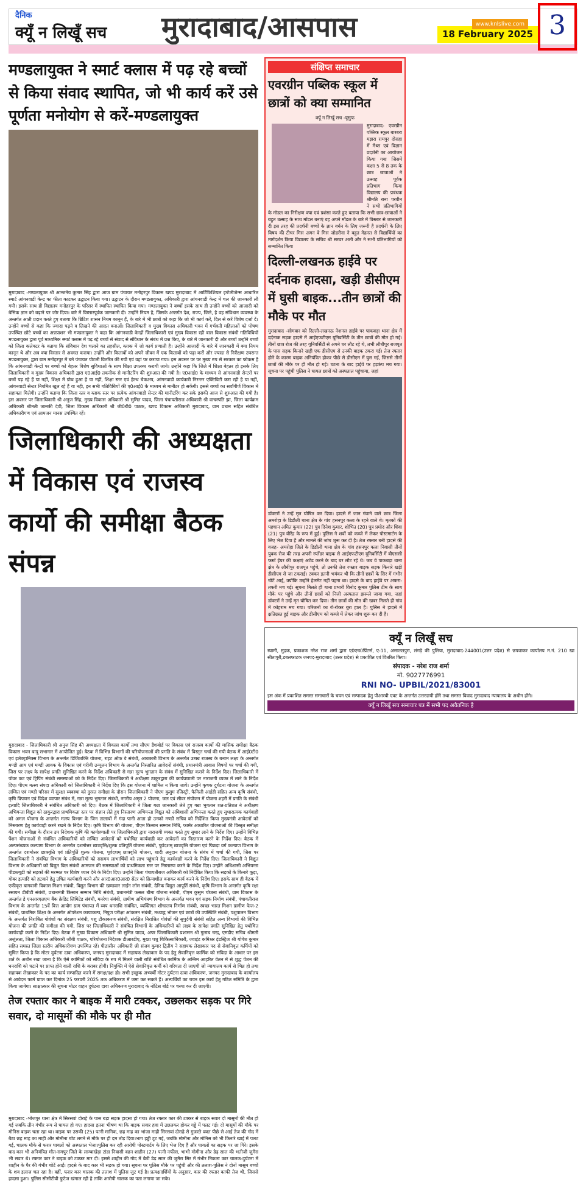दैनिक
क्यूँ न लिखूँ सच
मुरादाबाद/आसपास
www.knlslive.com
18 February 2025
3
मण्डलायुक्त ने स्मार्ट क्लास में पढ़ रहे बच्चों से किया संवाद स्थापित, जो भी कार्य करें उसे पूर्णता मनोयोग से करें-मण्डलायुक्त
मुरादाबाद -मण्डलायुक्त श्री आन्जनेय कुमार सिंह द्वारा आज ग्राम पंचायत मनोहरपुर विकास खण्ड मुरादाबाद में आर्टिफिशियल इन्टेलीजेन्स आधारित स्मार्ट आंगनवाडी केन्द्र का फीता काटकर उद्घाटन किया गया। उद्घाटन के दौरान मण्डलायुक्त, अधिकारी द्वारा आंगनवाडी केन्द्र में चल की जानकारी ली गयी। इसके साथ ही विद्यालय मनोहरपुर के परिसर में स्थापित स्थापित किया गया। मण्डलायुक्त ने बच्चों इसके साथ ही उन्होंने बच्चों को आजादी को बेसिक ज्ञान को बढ़ाने पर जोर दिया। बारे में विस्तारपूर्वक जानकारी दी। उन्होंने नियम है, जिसके अन्तर्गत देश, राज्य, जिले, है वह संविधान व्यवस्था के अन्तर्गत आती प्रदान करते हुए बताया कि ब्रिटिश शासन नियम कानून हैं, के बारे में भी छात्रों को कहा कि जो भी कार्य करें, दिल से करें विशेष दर्जा दें। उन्होंने बच्चों से कहा कि ज्यादा पढ़ने व लिखने की आदत बनाओं। जिलाधिकारी व मुख्य विकास अधिकारी भवन में गर्भवती महिलाओं को पोषण उपस्थित छोटे बच्चों का अन्नप्राशन भी मण्डलायुक्त ने कहा कि आंगनवाडी केन्द्रों जिलाधिकारी एवं मुख्य विकास रही बाल विकास संबंधी गतिविधियों मण्डलायुक्त द्वारा पूर्व माध्यमिक स्मार्ट क्लास में पढ़ रहे बच्चों से संवाद से संविधान के संबंध में प्रश्न किए, के बारे में जानकारी दी और बच्चों उन्होंने बच्चों को जिला कलेक्टर के बताया कि संविधान देश चलाने का तहसील, ब्लाक में जो कार्य प्रणाली है। उन्होंने आजादी के बारे में जानकारी में क्या नियम कानून थे और अब क्या विस्तार से अवगत कराया। उन्होंने और किताबों को अपने जीवन में एक किताबों को पढ़ा करों और ज्यादा से निरीक्षण उपरान्त मण्डलायुक्त, द्वारा ग्राम मनोहरपुर में बने पंचायत पोटली वितरित की गयी एवं वहां पर कराया गया। इस अवसर पर पर मुख्य रुप से सरकार का फोकस है कि आंगनवाडी केन्द्रों पर बच्चों को बेहतर विशेष सुविधाओं के साथ शिक्षा उपलब्ध करायी जाये। उन्होंने कहा कि जिले में शिक्षा बेहतर हो इसके लिए जिलाधिकारी व मुख्य विकास अधिकारी द्वारा ए0आई0 तकनीक से मानीटरिंग की शुरुआत की गयी है। ए0आई0 के माध्यम से आंगनवाडी सेन्टरों पर बच्चें पढ़ रहे हैं या नहीं, शिक्षा में ग्रोथ हुआ है या नहीं, शिक्षा स्तर एवं हेल्थ चैकअप, आंगनवाडी कार्यकत्री निरन्तर एक्टिविटी करा रही है या नहीं, आंगनवाडी सेन्टर नियमित खुल रहे हैं या नही, इन सभी गतिविधियों की ए0आई0 के माध्यम से मानीटर हो सकेंगी। इससे बच्चों का सर्वांगीर्ण विकास में सहायता मिलेगी। उन्होंने बताया कि जिला स्तर व ब्लाक स्तर पर प्रत्येक आंगनवाडी सेन्टर की मानीटरिंग कर सके इसकी आज से शुरुआत की गयी है। इस अवसर पर जिलाधिकारी श्री अनुज सिंह, मुख्य विकास अधिकारी श्री सुमित यादव, जिला पंचायतीराज अधिकारी श्री वाचस्पति झा, जिला कार्यक्रम अधिकारी श्रीमती जानकी देवी, जिला विकास अधिकारी श्री जी0बी0 पाठक, खण्ड विकास अधिकारी मुरादाबाद, ग्राम प्रधान सहित संबंधित अधिकारीगण एवं आमजन मानस उपस्थित रहें।
जिलाधिकारी की अध्यक्षता में विकास एवं राजस्व कार्यो की समीक्षा बैठक संपन्न
मुरादाबाद - जिलाधिकारी श्री अनुज सिंह की अध्यक्षता में विकास कार्यो तथा सीएम डैशबोर्ड पर विकास एवं राजस्व कार्यो की मासिक समीक्षा बैठक विकास भवन बापू सभागार में आयोजित हुई। बैठक में विभिन्न विभागों की परियोजनाओं की प्रगति के संबंध में विस्तृत चर्चा की गयी बैठक में आई0टी0 एवं इलेक्ट्रानिक्स विभाग के अन्तर्गत डिजिशक्ति योजना, राइट ऑफ वे संबंधी, आबकारी विभाग के अन्तर्गत उत्पन्न राजस्व के बनाम लक्ष्य के अन्तर्गत मण्डी आय एवं मण्डी आवक के विकास एवं गरीबी उन्मूलन विभाग के अन्तर्गत निस्तारित आवेदनों संबंधी, प्रधानमंत्री आवास विषयों पर चर्चा की गयी, जिस पर लक्ष्य के सापेक्ष प्रगति सुनिश्चित करने के निर्देश अधिकारी से गन्ना मूल्य भुगतान के संबंध में सुनिश्चित कराने के निर्देश दिए। जिलाधिकारी में पॉवर कट एवं ट्रिपिंग संबंधी समस्याओं को के निर्देश दिए। जिलाधिकारी ने अधीक्षण ठाकुरद्वारा की कार्यप्रणाली पर नाराजगी व्यक्त में लाने के निर्देश दिए। पीएम मत्स्य संपदा अधिकारी को जिलाधिकारी ने निर्देश दिए कि इस योजना में शामिल न किया जायें। उन्होंने कृषक दुर्घटना योजना के अन्तर्गत लम्बित एवं मण्डी परिसर में सुरक्षा व्यवस्था को दुरस्त समीक्षा के दौरान जिलाधिकारी ने पीएम कुसुम रजिस्ट्री, फैमिली आईडी सहित अन्य कृषि संबंधी, कृषि विपणन एवं विदेश व्यापार संबंध में, गन्ना मूल्य भुगतान संबंधी, नगरीय अमृत 2 योजना, जल एवं सीवर संयोजन में योजना शहरी में प्रगति के संबंधी इत्यादि जिलाधिकारी ने संबंधित अधिकारी को दिए। बैठक में जिलाधिकारी ने जिला गन्ना जानकारी लेते हुए गन्ना भुगतान शत-प्रतिशत ने अधीक्षण अभियन्ता विद्युत को ठाकुरद्वारा प्राथमिकता स्तर पर संज्ञान लेते हुए निस्तारण अभियन्ता विद्युत को अधिशासी अभियन्ता करते हुए सुधारात्मक कार्यवाही को अमल योजना के अन्तर्गत मत्स्य विभाग के जिन तालाबों में गंदा पानी आता हो उनको मण्डी सचिव को निर्देशित किया मुख्यमंत्री आवेदनों को निस्तारण हेतु कार्यवाही करने रखने के निर्देश दिए। कृषि विभाग की योजना, पीएम किसान सम्मान निधि, फार्मर आधारित योजनाओं की विस्तृत समीक्षा की गयी। समीक्षा के दौरान उप निदेशक कृषि की कार्यप्रणाली पर जिलाधिकारी द्वारा नाराजगी व्यक्त करते हुए सुधार लाने के निर्देश दिए। उन्होंने विभिन्न पेंशन योजनाओं से संबंधित अधिकारियों को लम्बित आवेदनों को यथोचित कार्यवाही कर आवेदनों का निस्तारण करने के निर्देश दिए। बैठक में अल्पसंख्यक कल्याण विभाग के अन्तर्गत दशमोत्तर छात्रवृत्ति/शुल्क प्रतिपूर्ति योजना संबंधी, पूर्वदशम् छात्रवृत्ति योजना एवं पिछड़ा वर्ग कल्याण विभाग के अन्तर्गत दशमोत्तर छात्रवृत्ति एवं प्रतिपूर्ति शुल्क योजना, पूर्वदशम् छात्रवृत्ति योजना, शादी अनुदान योजना के संबंध में चर्चा की गयी, जिस पर जिलाधिकारी ने संबंधित विभाग के अधिकारियों को ससमय लाभार्थियों को लाभ पहुंचाने हेतु कार्यवाही करने के निर्देश दिए। जिलाधिकारी ने विद्युत विभाग के अधिकारी को विद्युत बिल संबंधी आमजन की समस्याओं को प्राथमिकता स्तर पर निस्तारण करने के निर्देश दिए। उन्होंने अधिशासी अभियन्ता पीडब्ल्यूडी को सड़कों की मरम्मत पर विशेष ध्यान देने के निर्देश दिए। उन्होंने जिला पंचायतीराज अधिकारी को निर्देशित किया कि सड़कों के किनारे कूड़ा, गोबर इत्यादि को हटवाने हेतु उचित कार्यवाही करने और आर0आर0आर0 सेंटर को क्रियाशील बनाकर कार्य करने के निर्देश दिए। इसके साथ ही बैठक में एकीकृत बागवानी विकास मिशन संबंधी, विद्युत विभाग की खण्डवार लाईन लॉस संबंधी, दैनिक विद्युत आपूर्ति संबंधी, कृषि विभाग के अन्तर्गत कृषि रक्षा रसायन डीबीटी संबंधी, प्रधानमंत्री किसान सम्मान निधि संबंधी, प्रधानमंत्री फसल बीमा योजना संबंधी, पीएम कुसुम योजना संबंधी, ग्राम विकास के अन्तर्गत डे एनआरएलएम बैंक क्रेडिट लिमिटेड संबंधी, मनरेगा संबंधी, ग्रामीण अभियंत्रण विभाग के अन्तर्गत भवन एवं सड़क निर्माण संबंधी, पंचायतीराज विभाग के अन्तर्गत 15वें वित्त आयोग ग्राम पंचायत में व्यय धनराशि संबंधित, व्यक्तिगत शौचालय निर्माण संबंधी, स्वच्छ भारत मिशन ग्रामीण फेज-2 संबंधी, प्राथमिक शिक्षा के अन्तर्गत ऑपरेशन कायाकल्प, निपुण परीक्षा आंकलन संबंधी, मध्याह्न भोजन एवं छात्रों की उपस्थिति संबंधी, पशुपालन विभाग के अन्तर्गत निराश्रित गोवंशों का संरक्षण संबंधी, पशु टीकाकरण संबंधी, संरक्षित निराश्रित गोवंशों की सुपुर्दगी संबंधी सहित अन्य विभागों की विभिन्न योजना की प्रगति की समीक्षा की गयी, जिस पर जिलाधिकारी ने संबंधित विभागों के अधिकारियों को लक्ष्य के सापेक्ष प्रगति सुनिश्चित हेतु यथोचित कार्यवाही करने के निर्देश दिए। बैठक में मुख्य विकास अधिकारी श्री सुमित यादव, अपर जिलाधिकारी प्रशासन श्री गुलाब चन्द्र, एमडीए सचिव श्रीमती अजुंलता, जिला विकास अधिकारी जीबी पाठक, परियोजना निदेशक डीआरडीए, मुख्य पशु चिकित्साधिकारी, ज्वाइंट कमिश्नर इंडस्ट्रिज श्री योगेश कुमार सहित समस्त जिला स्तरीय अधिकारीगण उपस्थित रहें। पीठासीन अधिकारी श्री संजय कुमार द्वितीय ने सहायक लेखाकार पद से सेवानिवृत्त कर्मियों को सूचित किया है कि मोटर दुर्घटना दावा अधिकरण, जनपद मुरादाबाद में सहायक लेखाकार के पद हेतु सेवानिवृत्त कार्मिक को संविदा के आधार पर इस शर्त के अधीन रखा जाना है कि ऐसे कार्मिकों को संविदा के रुप में मिलने वाली राशि संबंधित कार्मिक के अन्तिम आहरित वेतन में से शुद्ध पेंशन की धनराशि को घटाने पर प्राप्त होने वाली राशि के बराबर होगी। नियुक्ति में ऐसे सेवानिवृत्त कर्मी को वरियता दी जाएगी जो न्यायालय कार्य से भिन्न हो तथा सहायक लेखाकार के पद का कार्य सम्पादित करने में समक्ष/दक्ष हो। सभी इच्छुक अभ्यर्थी मोटर दुर्घटना दावा अधिकरण, जनपद मुरादाबाद के कार्यालय से आवेदन फार्म प्राप्त कर दिनांक 25 फरवरी 2025 तक अधिकरण में जमा कर सकते हैं। अभ्यर्थियों का चयन इस कार्य हेतु गठित समिति के द्वारा किया जायेगा। साक्षात्कार की सूचना मोटर वाहन दुर्घटना दावा अधिकरण मुरादाबाद के नोटिस बोर्ड पर चस्पा कर दी जाएगी।
तेज रफ्तार कार ने बाइक में मारी टक्कर, उछलकर सड़क पर गिरे सवार, दो मासूमों की मौके पर ही मौत
मुरादाबाद -भोजपुर थाना क्षेत्र में सिरसवां दोराहे के पास बड़ा सड़क हादसा हो गया। तेज रफ्तार कार की टक्कर से बाइक सवार दो मासूमों की मौत हो गई जबकि तीन गंभीर रूप से घायल हो गए। हादसा इतना भीषण था कि बाइक सवार हवा में उछलकर होकर गड्ढे में पलट गई। दो मासूमों की मौके पर मोनिस बाइक चला रहा था। बाइक पर उसकी (25) पत्नी मानिक, छह माह का भांजा माही सिरसवां दोराहे से गुजरते वक्त पीछे से आई तेज की गोद में बैठा छह माह का माही और मोमीना चोट लगने से मौके पर ही दम तोड़ दिया।भाग हड्डी टूट गई, जबकि मोमीना और मोनिस को भी किनारे खाई में पलट गई, चालक मौके से फरार घायलों को अस्पताल भेजा।पुलिस कर रही आरोपी पोस्टमार्टम के लिए भेज दिए हैं और घायलों का सड़क पर जा गिरे। इसके बाद कार भी अनियंत्रित मौत-रामपुर जिले के लाम्बाखेड़ा टांडा निवासी बहन शाहीन (27) पत्नी नफीस, भाभी मोमीना और डेढ़ साल की भतीजी जुमैरा भी सवार थे। रफ्तार कार ने बाइक को टक्कर मार दी। इससे शाहीन की गोद में बैठी डेढ़ साल की जुमैरा सिर में गंभीर निकला कार चालक-दुर्घटना में शाहीन के पैर की गंभीर चोटें आईं। हादसे के बाद कार भी सड़क हो गया। सूचना पर पुलिस मौके पर पहुंची और की तलाश-पुलिस ने दोनों मासूम बच्चों के शव इलाज चल रहा है। वहीं, फरार कार चालक की तलाश में पुलिस जुट गई है। प्रत्यक्षदर्शियों के अनुसार, कार की रफ्तार काफी तेज थी, जिससे हादसा हुआ। पुलिस सीसीटीवी फुटेज खंगाल रही है ताकि आरोपी चालक का पता लगाया जा सके।
संक्षिप्त समाचार
एवरग्रीन पब्लिक स्कूल में छात्रों को क्या सम्मानित
क्यूँ न लिखूँ सच -यूसुफ
मुरादाबाद- एवरग्रीन पब्लिक स्कूल बारबरा मझरा रामपुर दोराहा में मैथ्स एवं विज्ञान प्रदर्शनी का आयोजन किया गया जिसमें कक्षा 5 से 8 तक के छात्र छात्राओं ने उत्साह पूर्वक प्रतिभाग किया विद्यालय की प्रबंधक श्रीमति राना परवीन ने सभी प्रतिभागियों के मॉडल का निरीक्षण क्या एवं प्रशंसा करते हुए बताया कि सभी छात्र-छात्राओं ने बहुत उत्साह के साथ मॉडल बनाएं वह अपने मॉडल के बारे में विस्तार से जानकारी दी इस तरह की प्रदर्शनी बच्चों के ज्ञान वर्धन के लिए जरूरी है प्रदर्शनी के लिए विषय की टीचर मिस अमन वे मिस जोहरीना ने बहुत मेहनत से विद्यार्थियों का मार्गदर्शन किया विद्यालय के सचिव श्री सरवर अली और ने सभी प्रतिभागियों को सम्मानित किया
दिल्ली-लखनऊ हाईवे पर दर्दनाक हादसा, खड़ी डीसीएम में घुसी बाइक...तीन छात्रों की मौके पर मौत
मुरादाबाद -सोमवार को दिल्ली-लखनऊ नेशनल हाईवे पर पाकबड़ा थाना क्षेत्र में दर्दनाक सड़क हादसे में आईएफटीएम यूनिवर्सिटी के तीन छात्रों की मौत हो गई। तीनों छात्र रोज की तरह यूनिवर्सिटी से अपने घर लौट रहे थे, तभी लौधीपुर राजपूत के पास सड़क किनारे खड़ी एक डीसीएम से उनकी बाइक टकरा गई। तेज रफ्तार होने के कारण बाइक अनियंत्रित होकर पीछे से डीसीएम में घुस गई, जिससे तीनों छात्रों की मौके पर ही मौत हो गई। घटना के बाद हाईवे पर हड़कंप मच गया। सूचना पर पहुंची पुलिस ने घायल छात्रों को अस्पताल पहुंचाया, जहां
डॉक्टरों ने उन्हें मृत घोषित कर दिया। हादसे में जान गंवाने वाले छात्र जिला अमरोहा के डिडौली थाना क्षेत्र के गांव हसनपुर कला के रहने वाले थे। मृतकों की पहचान अमित कुमार (22) पुत्र दिनेश कुमार, शोभित (20) पुत्र प्रमोद और शिवा (21) पुत्र वीरेंद्र के रूप में हुई। पुलिस ने शवों को कब्जे में लेकर पोस्टमार्टम के लिए भेज दिया है और मामले की जांच शुरू कर दी है। तेज रफ्तार बनी हादसे की वजह- अमरोहा जिले के डिडौली थाना क्षेत्र के गांव हसनपुर कला निवासी तीनों युवक रोज की तरह अपनी स्प्लेंडर बाइक से आईएफटीएम यूनिवर्सिटी में बीएससी फर्स्ट ईयर की कक्षाएं अटेंड करने के बाद घर लौट रहे थे। जब वे पाकबड़ा थाना क्षेत्र के लौधीपुर राजपूत पहुंचे, तो उनकी तेज रफ्तार बाइक सड़क किनारे खड़ी डीसीएम से जा टकराई। टक्कर इतनी भयंकर थी कि तीनों छात्रों के सिर में गंभीर चोटें आईं, क्योंकि उन्होंने हेलमेट नहीं पहना था। हादसे के बाद हाईवे पर अफरा-तफरी मच गई। सूचना मिलते ही थाना प्रभारी विनोद कुमार पुलिस टीम के साथ मौके पर पहुंचे और तीनों छात्रों को निजी अस्पताल झरूले जाया गया, जहां डॉक्टरों ने उन्हें मृत घोषित कर दिया। तीन छात्रों की मौत की खबर मिलते ही गांव में कोहराम मच गया। परिजनों का रो-रोकर बुरा हाल है। पुलिस ने हादसे में क्षतिग्रस्त हुई बाइक और डीसीएम को कब्जे में लेकर जांच शुरू कर दी है।
क्यूँ न लिखूँ सच
स्वामी, मुद्रक, प्रकाशक नरेश राज शर्मा द्वारा ए0एच0प्रिंटर्स, ए-11, असालतपुरा, लंगड़े की पुलिया, मुरादाबाद-244001(उत्तर प्रदेश) से छपवाकर कार्यालय म.नं. 210 खा सीतापुरी,डबलफाटक जनपद-मुरादाबाद (उत्तर प्रदेश) से प्रकाशित एवं वितरित किया।
संपादक - नरेश राज शर्मा
मो. 9027776991
RNI NO- UPBIL/2021/83001
इस अंक में प्रकाशित समस्त समाचारों के चयन एवं सम्पादक हेतु पीआरबी एक्ट के अन्तर्गत उत्तरदायी होंगे तथा समस्त विवाद मुरादाबाद न्यायालय के अधीन होंगे।
क्यूँ न लिखूँ सच समाचार पत्र में सभी पद अवैतनिक है